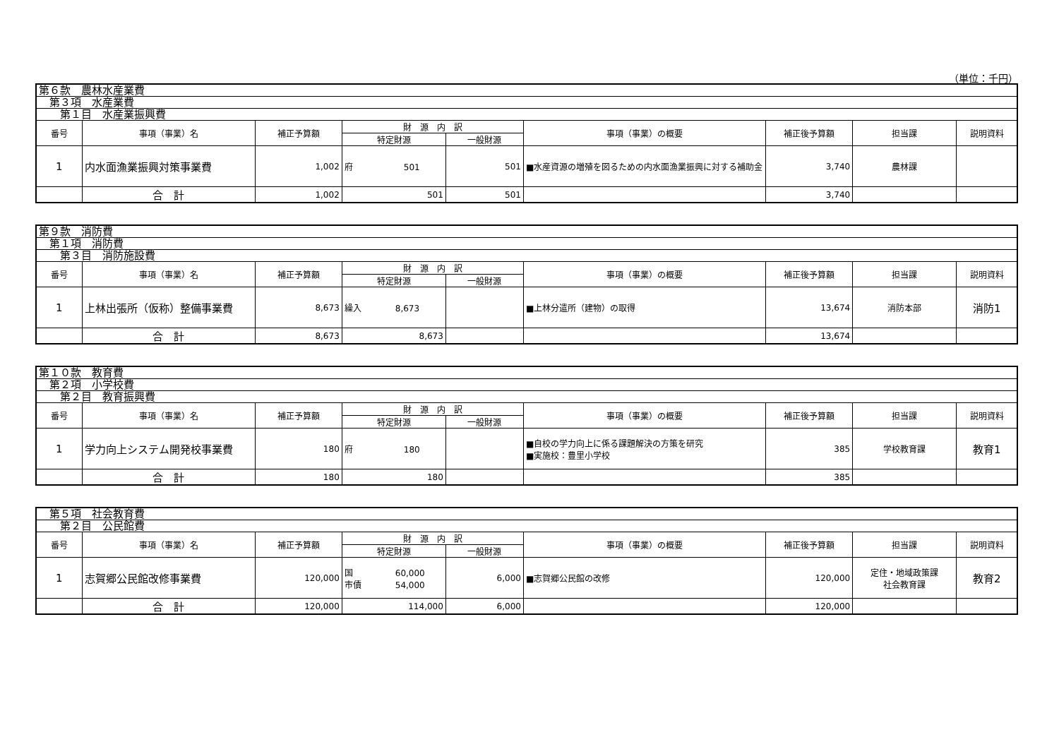（単位：千円）
| 第６款 農林水産業費 | | | | | | | | |
| 第３項 水産業費 | | | | | | | | |
| 第１目 水産業振興費 | | | | | | | | |
| 番号 | 事項（事業）名 | 補正予算額 | 財 源 内 訳 | | 事項（事業）の概要 | 補正後予算額 | 担当課 | 説明資料 |
| | | | 特定財源 | 一般財源 | | | | |
| 1 | 内水面漁業振興対策事業費 | 1,002 | 府 501 | 501 | ■水産資源の増殖を図るための内水面漁業振興に対する補助金 | 3,740 | 農林課 | |
| | 合 計 | 1,002 | 501 | 501 | | 3,740 | | |
| 第９款 消防費 | | | | | | | | |
| 第１項 消防費 | | | | | | | | |
| 第３目 消防施設費 | | | | | | | | |
| 番号 | 事項（事業）名 | 補正予算額 | 財 源 内 訳 | | 事項（事業）の概要 | 補正後予算額 | 担当課 | 説明資料 |
| | | | 特定財源 | 一般財源 | | | | |
| 1 | 上林出張所（仮称）整備事業費 | 8,673 | 繰入 8,673 | | ■上林分遣所（建物）の取得 | 13,674 | 消防本部 | 消防1 |
| | 合 計 | 8,673 | 8,673 | | | 13,674 | | |
| 第１０款 教育費 | | | | | | | | |
| 第２項 小学校費 | | | | | | | | |
| 第２目 教育振興費 | | | | | | | | |
| 番号 | 事項（事業）名 | 補正予算額 | 財 源 内 訳 | | 事項（事業）の概要 | 補正後予算額 | 担当課 | 説明資料 |
| | | | 特定財源 | 一般財源 | | | | |
| 1 | 学力向上システム開発校事業費 | 180 | 府 180 | | ■自校の学力向上に係る課題解決の方策を研究 ■実施校：豊里小学校 | 385 | 学校教育課 | 教育1 |
| | 合 計 | 180 | 180 | | | 385 | | |
| 第５項 社会教育費 | | | | | | | | |
| 第２目 公民館費 | | | | | | | | |
| 番号 | 事項（事業）名 | 補正予算額 | 財 源 内 訳 | | 事項（事業）の概要 | 補正後予算額 | 担当課 | 説明資料 |
| | | | 特定財源 | 一般財源 | | | | |
| 1 | 志賀郷公民館改修事業費 | 120,000 | 国 60,000 市債 54,000 | 6,000 | ■志賀郷公民館の改修 | 120,000 | 定住・地域政策課 社会教育課 | 教育2 |
| | 合 計 | 120,000 | 114,000 | 6,000 | | 120,000 | | |